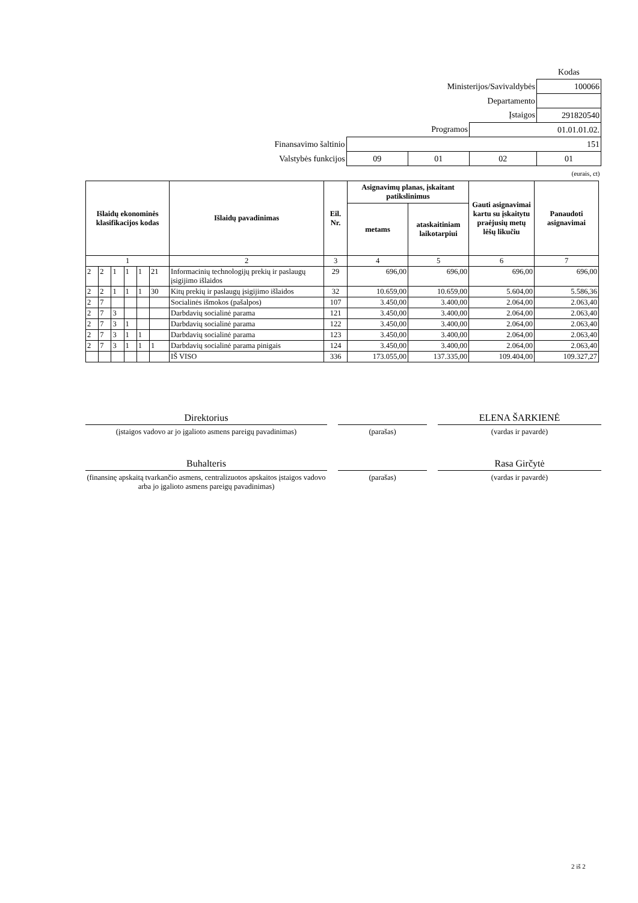| | | | | Kodas |
| Ministerijos/Savivaldybės | | | | 100066 |
| Departamento | | | | |
| Įstaigos | | | | 291820540 |
| Programos | | | 01.01.01.02. | |
| Finansavimo šaltinio | 151 | | | |
| Valstybės funkcijos | 09 | 01 | 02 | 01 |
| (eurais, ct) | | | | |
| Išlaidų ekonominės klasifikacijos kodas | | | | | | Išlaidų pavadinimas | Eil. Nr. | Asignavimų planas, įskaitant patikslinimus | | Gauti asignavimai kartu su įskaitytu praėjusių metų lėšų likučiu | Panaudoti asignavimai |
| --- | --- | --- | --- | --- | --- | --- | --- | --- | --- | --- | --- |
| | | | | | | | | metams | ataskaitiniam laikotarpiui | | |
| 1 | | | | | | 2 | 3 | 4 | 5 | 6 | 7 |
| 2 | 2 | 1 | 1 | 1 | 21 | Informacinių technologijų prekių ir paslaugų įsigijimo išlaidos | 29 | 696,00 | 696,00 | 696,00 | 696,00 |
| 2 | 2 | 1 | 1 | 1 | 30 | Kitų prekių ir paslaugų įsigijimo išlaidos | 32 | 10.659,00 | 10.659,00 | 5.604,00 | 5.586,36 |
| 2 | 7 | | | | | Socialinės išmokos (pašalpos) | 107 | 3.450,00 | 3.400,00 | 2.064,00 | 2.063,40 |
| 2 | 7 | 3 | | | | Darbdavių socialinė parama | 121 | 3.450,00 | 3.400,00 | 2.064,00 | 2.063,40 |
| 2 | 7 | 3 | 1 | | | Darbdavių socialinė parama | 122 | 3.450,00 | 3.400,00 | 2.064,00 | 2.063,40 |
| 2 | 7 | 3 | 1 | 1 | | Darbdavių socialinė parama | 123 | 3.450,00 | 3.400,00 | 2.064,00 | 2.063,40 |
| 2 | 7 | 3 | 1 | 1 | 1 | Darbdavių socialinė parama pinigais | 124 | 3.450,00 | 3.400,00 | 2.064,00 | 2.063,40 |
| | | | | | | IŠ VISO | 336 | 173.055,00 | 137.335,00 | 109.404,00 | 109.327,27 |
Direktorius
(įstaigos vadovo ar jo įgalioto asmens pareigų pavadinimas)
(parašas)
ELENA ŠARKIENĖ
(vardas ir pavardė)
Buhalteris
(finansinę apskaitą tvarkančio asmens, centralizuotos apskaitos įstaigos vadovo arba jo įgalioto asmens pareigų pavadinimas)
(parašas)
Rasa Girčytė
(vardas ir pavardė)
2 iš 2